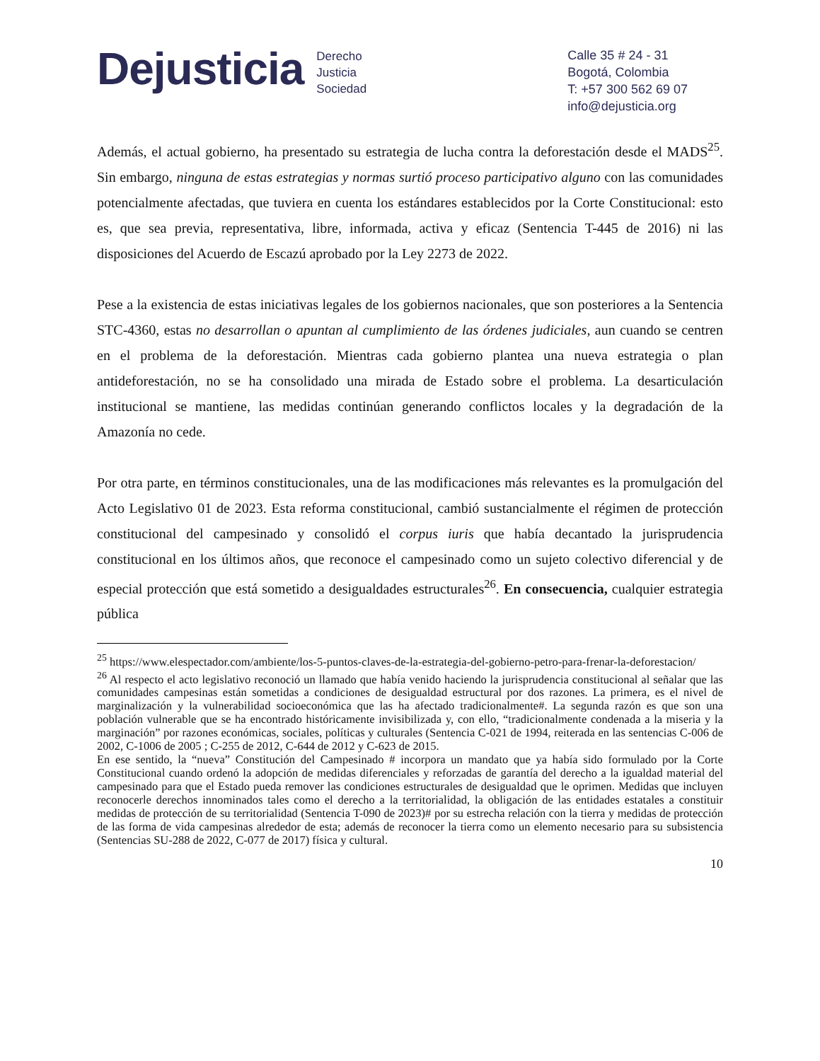Dejusticia
Derecho
Justicia
Sociedad
Calle 35 # 24 - 31
Bogotá, Colombia
T: +57 300 562 69 07
info@dejusticia.org
Además, el actual gobierno, ha presentado su estrategia de lucha contra la deforestación desde el MADS<sup>25</sup>. Sin embargo, ninguna de estas estrategias y normas surtió proceso participativo alguno con las comunidades potencialmente afectadas, que tuviera en cuenta los estándares establecidos por la Corte Constitucional: esto es, que sea previa, representativa, libre, informada, activa y eficaz (Sentencia T-445 de 2016) ni las disposiciones del Acuerdo de Escazú aprobado por la Ley 2273 de 2022.
Pese a la existencia de estas iniciativas legales de los gobiernos nacionales, que son posteriores a la Sentencia STC-4360, estas no desarrollan o apuntan al cumplimiento de las órdenes judiciales, aun cuando se centren en el problema de la deforestación. Mientras cada gobierno plantea una nueva estrategia o plan antideforestación, no se ha consolidado una mirada de Estado sobre el problema. La desarticulación institucional se mantiene, las medidas continúan generando conflictos locales y la degradación de la Amazonía no cede.
Por otra parte, en términos constitucionales, una de las modificaciones más relevantes es la promulgación del Acto Legislativo 01 de 2023. Esta reforma constitucional, cambió sustancialmente el régimen de protección constitucional del campesinado y consolidó el corpus iuris que había decantado la jurisprudencia constitucional en los últimos años, que reconoce el campesinado como un sujeto colectivo diferencial y de especial protección que está sometido a desigualdades estructurales<sup>26</sup>. En consecuencia, cualquier estrategia pública
<sup>25</sup> https://www.elespectador.com/ambiente/los-5-puntos-claves-de-la-estrategia-del-gobierno-petro-para-frenar-la-deforestacion/
<sup>26</sup> Al respecto el acto legislativo reconoció un llamado que había venido haciendo la jurisprudencia constitucional al señalar que las comunidades campesinas están sometidas a condiciones de desigualdad estructural por dos razones. La primera, es el nivel de marginalización y la vulnerabilidad socioeconómica que las ha afectado tradicionalmente#. La segunda razón es que son una población vulnerable que se ha encontrado históricamente invisibilizada y, con ello, “tradicionalmente condenada a la miseria y la marginación” por razones económicas, sociales, políticas y culturales (Sentencia C-021 de 1994, reiterada en las sentencias C-006 de 2002, C-1006 de 2005 ; C-255 de 2012, C-644 de 2012 y C-623 de 2015.
En ese sentido, la “nueva” Constitución del Campesinado # incorpora un mandato que ya había sido formulado por la Corte Constitucional cuando ordenó la adopción de medidas diferenciales y reforzadas de garantía del derecho a la igualdad material del campesinado para que el Estado pueda remover las condiciones estructurales de desigualdad que le oprimen. Medidas que incluyen reconocerle derechos innominados tales como el derecho a la territorialidad, la obligación de las entidades estatales a constituir medidas de protección de su territorialidad (Sentencia T-090 de 2023)# por su estrecha relación con la tierra y medidas de protección de las forma de vida campesinas alrededor de esta; además de reconocer la tierra como un elemento necesario para su subsistencia (Sentencias SU-288 de 2022, C-077 de 2017) física y cultural.
10